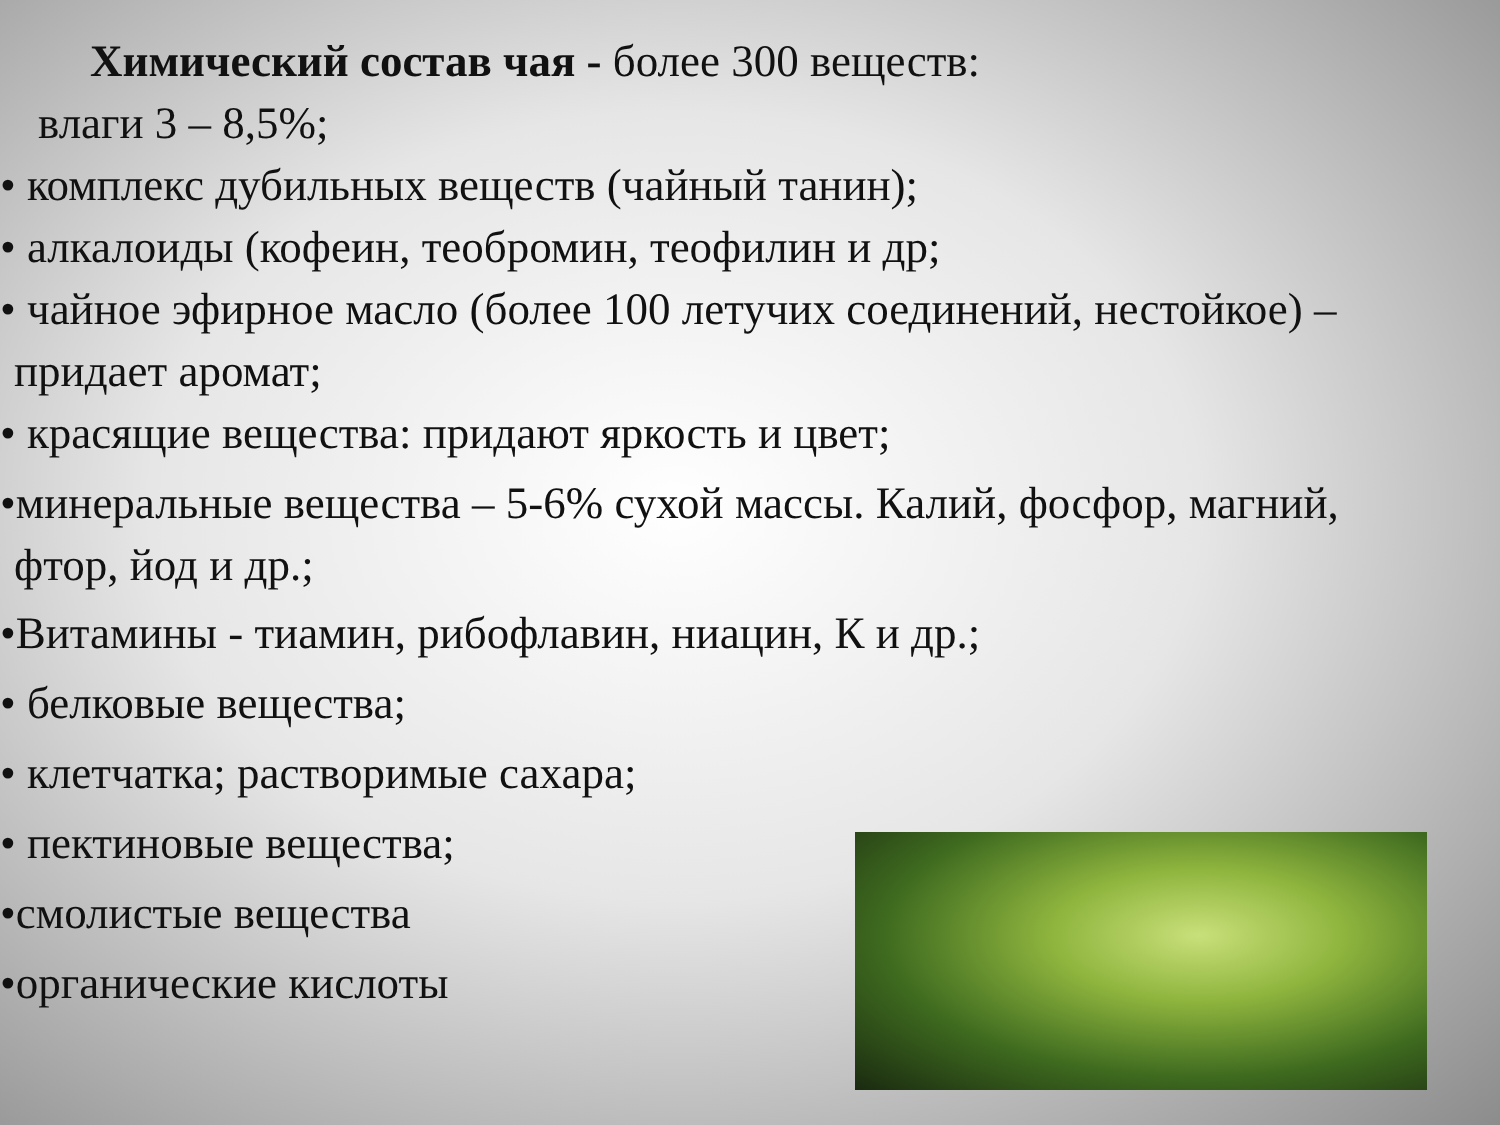Химический состав чая - более 300 веществ:
влаги 3 – 8,5%;
• комплекс дубильных веществ (чайный танин);
• алкалоиды (кофеин, теобромин, теофилин и др;
• чайное эфирное масло (более 100 летучих соединений, нестойкое) –
придает аромат;
• красящие вещества: придают яркость и цвет;
•минеральные вещества – 5-6% сухой массы. Калий, фосфор, магний,
фтор, йод и др.;
•Витамины - тиамин, рибофлавин, ниацин, К и др.;
• белковые вещества;
• клетчатка; растворимые сахара;
• пектиновые вещества;
•смолистые вещества
•органические кислоты